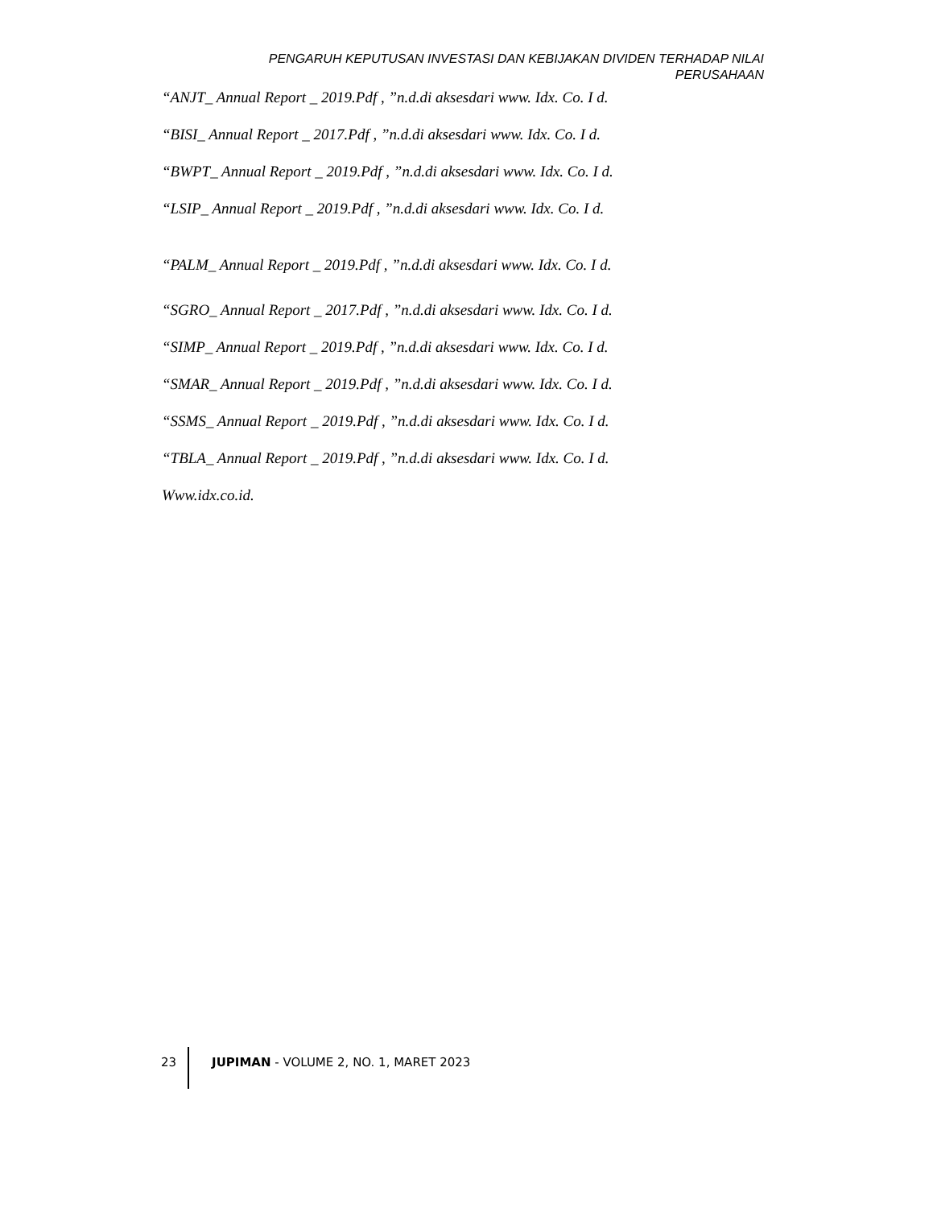PENGARUH KEPUTUSAN INVESTASI DAN KEBIJAKAN DIVIDEN TERHADAP NILAI PERUSAHAAN
“ANJT_ Annual Report _ 2019.Pdf , ”n.d.di aksesdari www. Idx. Co. I d.
“BISI_ Annual Report _ 2017.Pdf , ”n.d.di aksesdari www. Idx. Co. I d.
“BWPT_ Annual Report _ 2019.Pdf , ”n.d.di aksesdari www. Idx. Co. I d.
“LSIP_ Annual Report _ 2019.Pdf , ”n.d.di aksesdari www. Idx. Co. I d.
“PALM_ Annual Report _ 2019.Pdf , ”n.d.di aksesdari www. Idx. Co. I d.
“SGRO_ Annual Report _ 2017.Pdf , ”n.d.di aksesdari www. Idx. Co. I d.
“SIMP_ Annual Report _ 2019.Pdf , ”n.d.di aksesdari www. Idx. Co. I d.
“SMAR_ Annual Report _ 2019.Pdf , ”n.d.di aksesdari www. Idx. Co. I d.
“SSMS_ Annual Report _ 2019.Pdf , ”n.d.di aksesdari www. Idx. Co. I d.
“TBLA_ Annual Report _ 2019.Pdf , ”n.d.di aksesdari www. Idx. Co. I d.
Www.idx.co.id.
23 JUPIMAN - VOLUME 2, NO. 1, MARET 2023